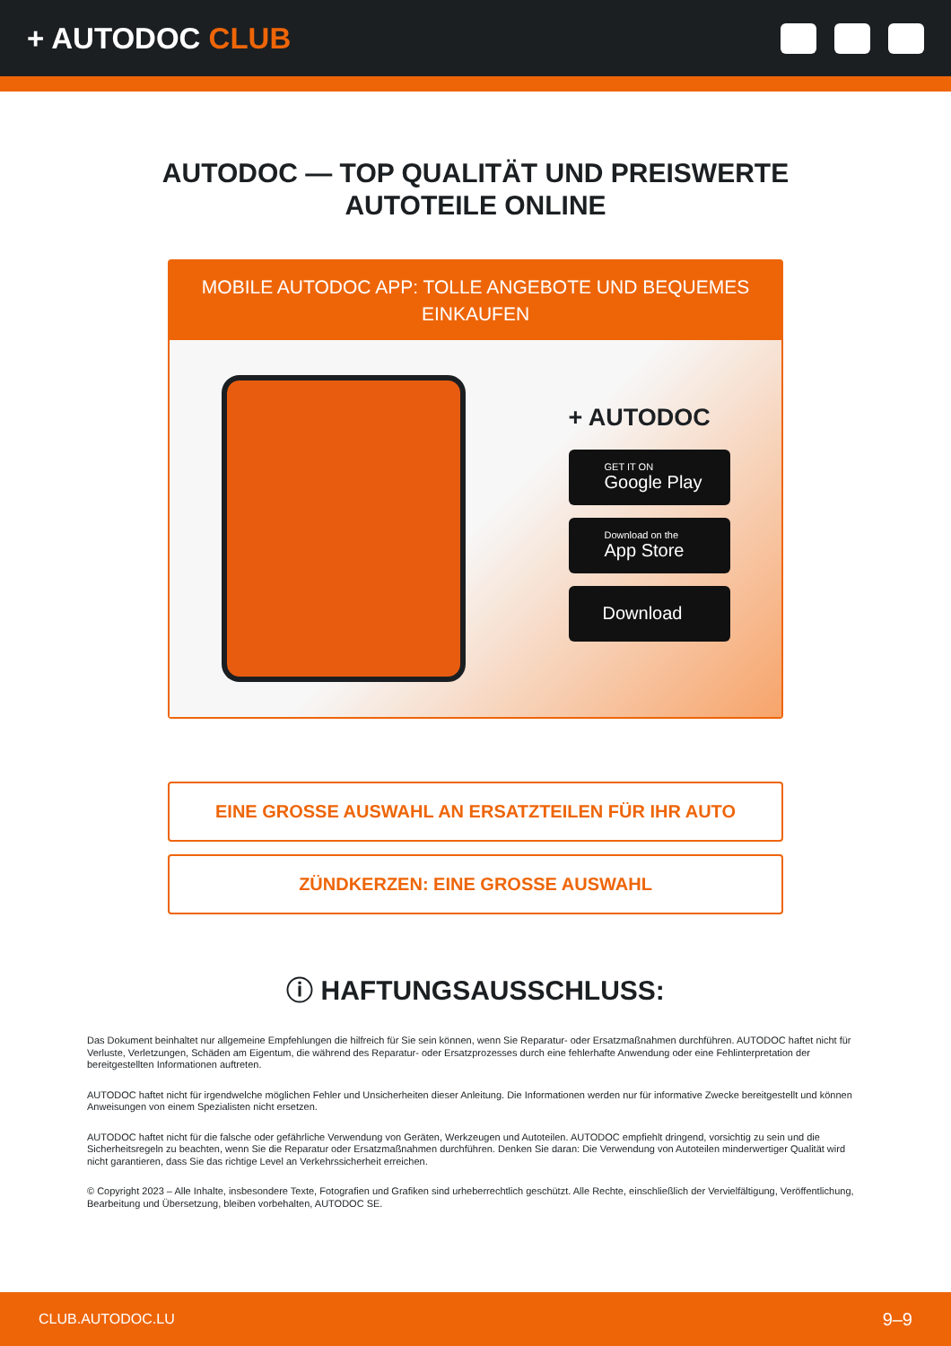+ AUTODOC CLUB
AUTODOC — TOP QUALITÄT UND PREISWERTE
AUTOTEILE ONLINE
MOBILE AUTODOC APP: TOLLE ANGEBOTE UND BEQUEMES EINKAUFEN
+ AUTODOC
GET IT ON
Google Play
Download on the
App Store
Download
EINE GROSSE AUSWAHL AN ERSATZTEILEN FÜR IHR AUTO
ZÜNDKERZEN: EINE GROSSE AUSWAHL
ⓘ HAFTUNGSAUSSCHLUSS:
Das Dokument beinhaltet nur allgemeine Empfehlungen die hilfreich für Sie sein können, wenn Sie Reparatur- oder Ersatzmaßnahmen durchführen. AUTODOC haftet nicht für Verluste, Verletzungen, Schäden am Eigentum, die während des Reparatur- oder Ersatzprozesses durch eine fehlerhafte Anwendung oder eine Fehlinterpretation der bereitgestellten Informationen auftreten.
AUTODOC haftet nicht für irgendwelche möglichen Fehler und Unsicherheiten dieser Anleitung. Die Informationen werden nur für informative Zwecke bereitgestellt und können Anweisungen von einem Spezialisten nicht ersetzen.
AUTODOC haftet nicht für die falsche oder gefährliche Verwendung von Geräten, Werkzeugen und Autoteilen. AUTODOC empfiehlt dringend, vorsichtig zu sein und die Sicherheitsregeln zu beachten, wenn Sie die Reparatur oder Ersatzmaßnahmen durchführen. Denken Sie daran: Die Verwendung von Autoteilen minderwertiger Qualität wird nicht garantieren, dass Sie das richtige Level an Verkehrssicherheit erreichen.
© Copyright 2023 – Alle Inhalte, insbesondere Texte, Fotografien und Grafiken sind urheberrechtlich geschützt. Alle Rechte, einschließlich der Vervielfältigung, Veröffentlichung, Bearbeitung und Übersetzung, bleiben vorbehalten, AUTODOC SE.
CLUB.AUTODOC.LU 9–9